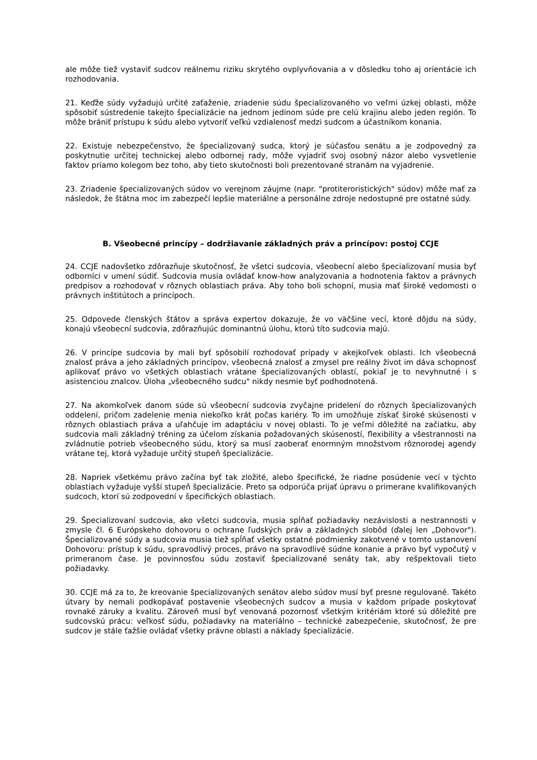ale môže tiež vystaviť sudcov reálnemu riziku skrytého ovplyvňovania a v dôsledku toho aj orientácie ich rozhodovania.
21. Keďže súdy vyžadujú určité zaťaženie, zriadenie súdu špecializovaného vo veľmi úzkej oblasti, môže spôsobiť sústredenie takejto špecializácie na jednom jedinom súde pre celú krajinu alebo jeden región. To môže brániť prístupu k súdu alebo vytvoriť veľkú vzdialenosť medzi sudcom a účastníkom konania.
22. Existuje nebezpečenstvo, že špecializovaný sudca, ktorý je súčasťou senátu a je zodpovedný za poskytnutie určitej technickej alebo odbornej rady, môže vyjadriť svoj osobný názor alebo vysvetlenie faktov priamo kolegom bez toho, aby tieto skutočnosti boli prezentované stranám na vyjadrenie.
23. Zriadenie špecializovaných súdov vo verejnom záujme (napr. "protiteroristických" súdov) môže mať za následok, že štátna moc im zabezpečí lepšie materiálne a personálne zdroje nedostupné pre ostatné súdy.
B. Všeobecné princípy – dodržiavanie základných práv a princípov: postoj CCJE
24. CCJE nadovšetko zdôrazňuje skutočnosť, že všetci sudcovia, všeobecní alebo špecializovaní musia byť odborníci v umení súdiť. Sudcovia musia ovládať know-how analyzovania a hodnotenia faktov a právnych predpisov a rozhodovať v rôznych oblastiach práva. Aby toho boli schopní, musia mať široké vedomosti o právnych inštitútoch a princípoch.
25. Odpovede členských štátov a správa expertov dokazuje, že vo väčšine vecí, ktoré dôjdu na súdy, konajú všeobecní sudcovia, zdôrazňujúc dominantnú úlohu, ktorú títo sudcovia majú.
26. V princípe sudcovia by mali byť spôsobilí rozhodovať prípady v akejkoľvek oblasti. Ich všeobecná znalosť práva a jeho základných princípov, všeobecná znalosť a zmysel pre reálny život im dáva schopnosť aplikovať právo vo všetkých oblastiach vrátane špecializovaných oblastí, pokiaľ je to nevyhnutné i s asistenciou znalcov. Úloha „všeobecného sudcu" nikdy nesmie byť podhodnotená.
27. Na akomkoľvek danom súde sú všeobecní sudcovia zvyčajne pridelení do rôznych špecializovaných oddelení, pričom zadelenie menia niekoľko krát počas kariéry. To im umožňuje získať široké skúsenosti v rôznych oblastiach práva a uľahčuje im adaptáciu v novej oblasti. To je veľmi dôležité na začiatku, aby sudcovia mali základný tréning za účelom získania požadovaných skúseností, flexibility a všestrannosti na zvládnutie potrieb všeobecného súdu, ktorý sa musí zaoberať enormným množstvom rôznorodej agendy vrátane tej, ktorá vyžaduje určitý stupeň špecializácie.
28. Napriek všetkému právo začína byť tak zložité, alebo špecifické, že riadne posúdenie vecí v týchto oblastiach vyžaduje vyšší stupeň špecializácie. Preto sa odporúča prijať úpravu o primerane kvalifikovaných sudcoch, ktorí sú zodpovední v špecifických oblastiach.
29. Špecializovaní sudcovia, ako všetci sudcovia, musia spĺňať požiadavky nezávislosti a nestrannosti v zmysle čl. 6 Európskeho dohovoru o ochrane ľudských práv a základných slobôd (ďalej len „Dohovor"). Špecializované súdy a sudcovia musia tiež spĺňať všetky ostatné podmienky zakotvené v tomto ustanovení Dohovoru: prístup k súdu, spravodlivý proces, právo na spravodlivé súdne konanie a právo byť vypočutý v primeranom čase. Je povinnosťou súdu zostaviť špecializované senáty tak, aby rešpektovali tieto požiadavky.
30. CCJE má za to, že kreovanie špecializovaných senátov alebo súdov musí byť presne regulované. Takéto útvary by nemali podkopávať postavenie všeobecných sudcov a musia v každom prípade poskytovať rovnaké záruky a kvalitu. Zároveň musí byť venovaná pozornosť všetkým kritériám ktoré sú dôležité pre sudcovskú prácu: veľkosť súdu, požiadavky na materiálno – technické zabezpečenie, skutočnosť, že pre sudcov je stále ťažšie ovládať všetky právne oblasti a náklady špecializácie.